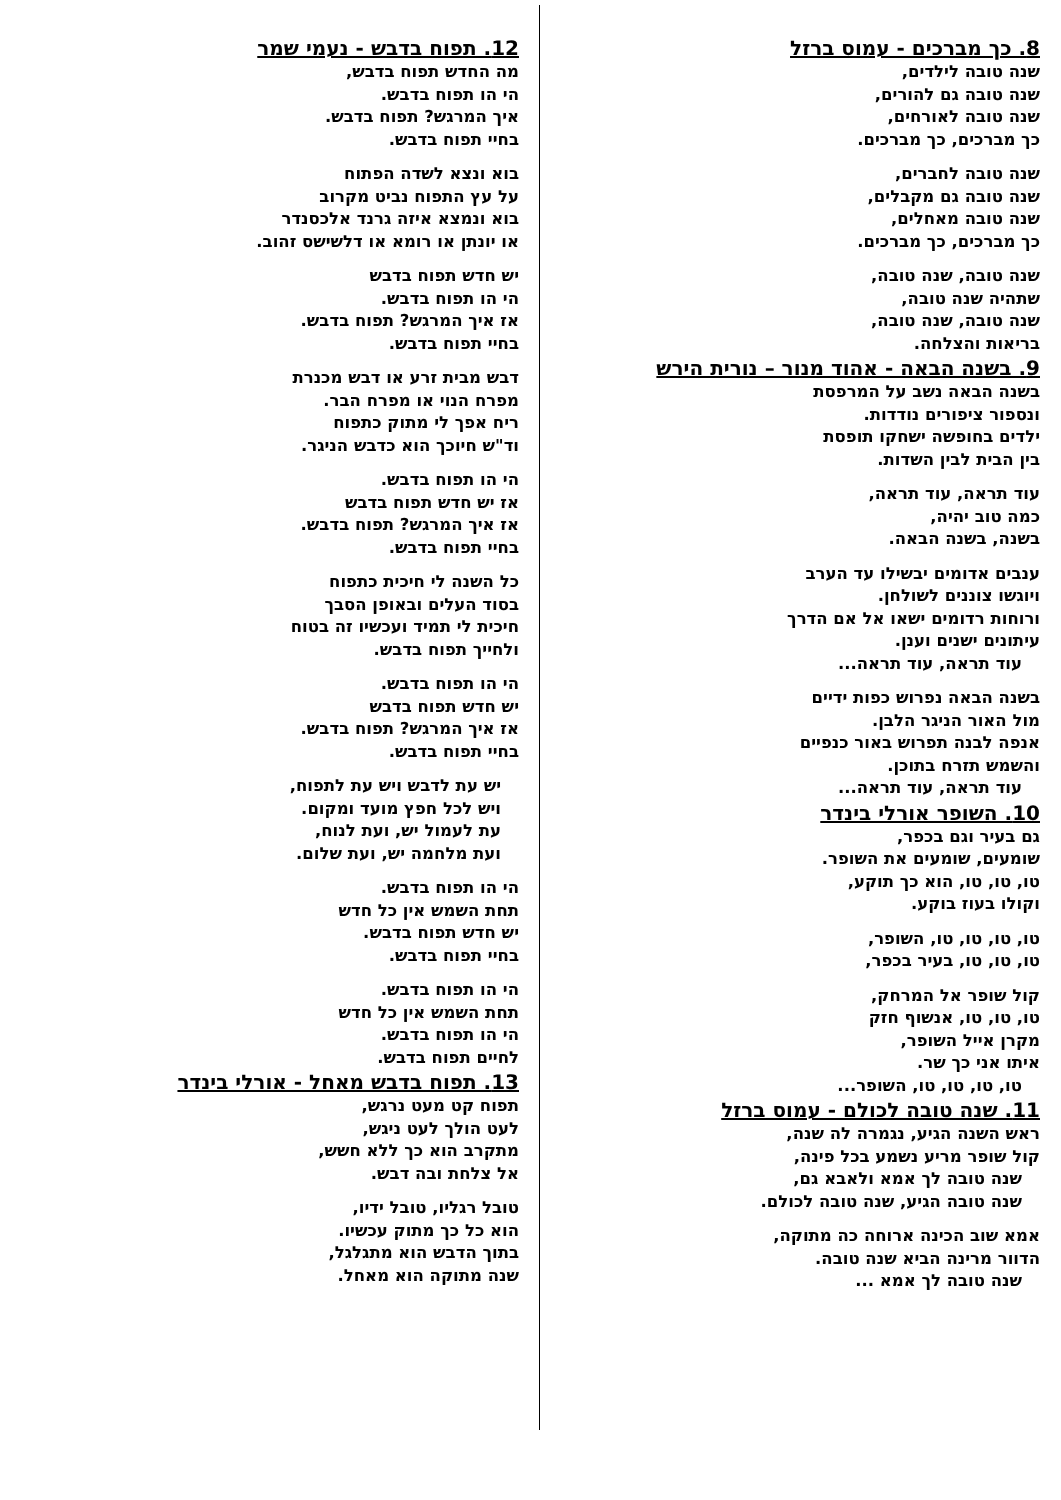8. כך מברכים - עמוס ברזל
שנה טובה לילדים,
שנה טובה גם להורים,
שנה טובה לאורחים,
כך מברכים, כך מברכים.
שנה טובה לחברים,
שנה טובה גם מקבלים,
שנה טובה מאחלים,
כך מברכים, כך מברכים.
שנה טובה, שנה טובה,
שתהיה שנה טובה,
שנה טובה, שנה טובה,
בריאות והצלחה.
9. בשנה הבאה - אהוד מנור – נורית הירש
בשנה הבאה נשב על המרפסת
ונספור ציפורים נודדות.
ילדים בחופשה ישחקו תופסת
בין הבית לבין השדות.
עוד תראה, עוד תראה,
כמה טוב יהיה,
בשנה, בשנה הבאה.
ענבים אדומים יבשילו עד הערב
ויוגשו צוננים לשולחן.
ורוחות רדומים ישאו אל אם הדרך
עיתונים ישנים וענן.
עוד תראה, עוד תראה...
בשנה הבאה נפרוש כפות ידיים
מול האור הניגר הלבן.
אנפה לבנה תפרוש באור כנפיים
והשמש תזרח בתוכן.
עוד תראה, עוד תראה...
10. השופר אורלי בינדר
גם בעיר וגם בכפר,
שומעים, שומעים את השופר.
טו, טו, טו, הוא כך תוקע,
וקולו בעוז בוקע.
טו, טו, טו, טו, השופר,
טו, טו, טו, בעיר בכפר,
קול שופר אל המרחק,
טו, טו, טו, אנשוף חזק
מקרן אייל השופר,
איתו אני כך שר.
טו, טו, טו, טו, השופר...
11. שנה טובה לכולם - עמוס ברזל
ראש השנה הגיע, נגמרה לה שנה,
קול שופר מריע נשמע בכל פינה,
שנה טובה לך אמא ולאבא גם,
שנה טובה הגיע, שנה טובה לכולם.
אמא שוב הכינה ארוחה כה מתוקה,
הדוור מרינה הביא שנה טובה.
שנה טובה לך אמא ...
12. תפוח בדבש - נעמי שמר
מה החדש תפוח בדבש,
הי הו תפוח בדבש.
איך המרגש? תפוח בדבש.
בחיי תפוח בדבש.
בוא ונצא לשדה הפתוח
על עץ התפוח נביט מקרוב
בוא ונמצא איזה גרנד אלכסנדר
או יונתן או רומא או דלשישס זהוב.
יש חדש תפוח בדבש
הי הו תפוח בדבש.
אז איך המרגש? תפוח בדבש.
בחיי תפוח בדבש.
דבש מבית זרע או דבש מכנרת
מפרח הנוי או מפרח הבר.
ריח אפך לי מתוק כתפוח
וד"ש חיוכך הוא כדבש הניגר.
הי הו תפוח בדבש.
אז יש חדש תפוח בדבש
אז איך המרגש? תפוח בדבש.
בחיי תפוח בדבש.
כל השנה לי חיכית כתפוח
בסוד העלים ובאופן הסבך
חיכית לי תמיד ועכשיו זה בטוח
ולחייך תפוח בדבש.
הי הו תפוח בדבש.
יש חדש תפוח בדבש
אז איך המרגש? תפוח בדבש.
בחיי תפוח בדבש.
יש עת לדבש ויש עת לתפוח,
ויש לכל חפץ מועד ומקום.
עת לעמול יש, ועת לנוח,
ועת מלחמה יש, ועת שלום.
הי הו תפוח בדבש.
תחת השמש אין כל חדש
יש חדש תפוח בדבש.
בחיי תפוח בדבש.
הי הו תפוח בדבש.
תחת השמש אין כל חדש
הי הו תפוח בדבש.
לחיים תפוח בדבש.
13. תפוח בדבש מאחל - אורלי בינדר
תפוח קט מעט נרגש,
לעט הולך לעט ניגש,
מתקרב הוא כך ללא חשש,
אל צלחת ובה דבש.
טובל רגליו, טובל ידיו,
הוא כל כך מתוק עכשיו.
בתוך הדבש הוא מתגלגל,
שנה מתוקה הוא מאחל.